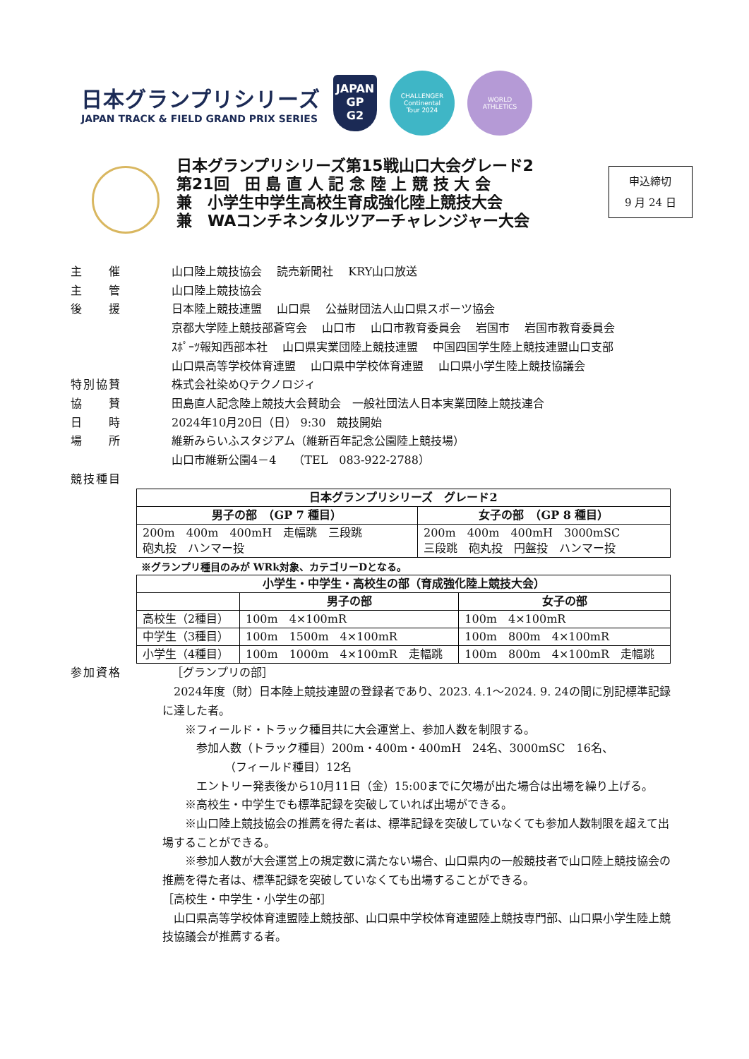日本グランプリシリーズ
JAPAN TRACK & FIELD GRAND PRIX SERIES
JAPAN
GP
G2
CHALLENGER
Continental
Tour 2024
WORLD
ATHLETICS
日本グランプリシリーズ第15戦山口大会グレード2
第21回　田 島 直 人 記 念 陸 上 競 技 大 会
兼　小学生中学生高校生育成強化陸上競技大会
兼　WAコンチネンタルツアーチャレンジャー大会
申込締切
9 月 24 日
主　　催 山口陸上競技協会　 読売新聞社　 KRY山口放送
主　　管 山口陸上競技協会
後　　援 日本陸上競技連盟　 山口県　 公益財団法人山口県スポーツ協会
京都大学陸上競技部蒼穹会　 山口市　 山口市教育委員会　 岩国市　 岩国市教育委員会
ｽﾎﾟｰﾂ報知西部本社　 山口県実業団陸上競技連盟　 中国四国学生陸上競技連盟山口支部
山口県高等学校体育連盟　 山口県中学校体育連盟　 山口県小学生陸上競技協議会
特別協賛 株式会社染めQテクノロジィ
協　　賛 田島直人記念陸上競技大会賛助会　一般社団法人日本実業団陸上競技連合
日　　時 2024年10月20日（日） 9:30　競技開始
場　　所 維新みらいふスタジアム（維新百年記念公園陸上競技場）
山口市維新公園4－4　　（TEL　083-922-2788）
競技種目
| 日本グランプリシリーズ グレード2 | |
| --- | --- |
| 男子の部 （GP 7 種目） | 女子の部 （GP 8 種目） |
| 200m 400m 400mH 走幅跳 三段跳 砲丸投 ハンマー投 | 200m 400m 400mH 3000mSC 三段跳 砲丸投 円盤投 ハンマー投 |
※グランプリ種目のみが WRk対象、カテゴリーDとなる。
| 小学生・中学生・高校生の部（育成強化陸上競技大会） | | |
| --- | --- | --- |
| | 男子の部 | 女子の部 |
| 高校生（2種目） | 100m 4×100mR | 100m 4×100mR |
| 中学生（3種目） | 100m 1500m 4×100mR | 100m 800m 4×100mR |
| 小学生（4種目） | 100m 1000m 4×100mR 走幅跳 | 100m 800m 4×100mR 走幅跳 |
参加資格 ［グランプリの部］
　2024年度（財）日本陸上競技連盟の登録者であり、2023. 4.1～2024. 9. 24の間に別記標準記録に達した者。
　　※フィールド・トラック種目共に大会運営上、参加人数を制限する。
　　　参加人数（トラック種目）200m・400m・400mH　24名、3000mSC　16名、
　　　　　　（フィールド種目）12名
　　　エントリー発表後から10月11日（金）15:00までに欠場が出た場合は出場を繰り上げる。
　　※高校生・中学生でも標準記録を突破していれば出場ができる。
　　※山口陸上競技協会の推薦を得た者は、標準記録を突破していなくても参加人数制限を超えて出場することができる。
　　※参加人数が大会運営上の規定数に満たない場合、山口県内の一般競技者で山口陸上競技協会の推薦を得た者は、標準記録を突破していなくても出場することができる。
［高校生・中学生・小学生の部］
　山口県高等学校体育連盟陸上競技部、山口県中学校体育連盟陸上競技専門部、山口県小学生陸上競技協議会が推薦する者。